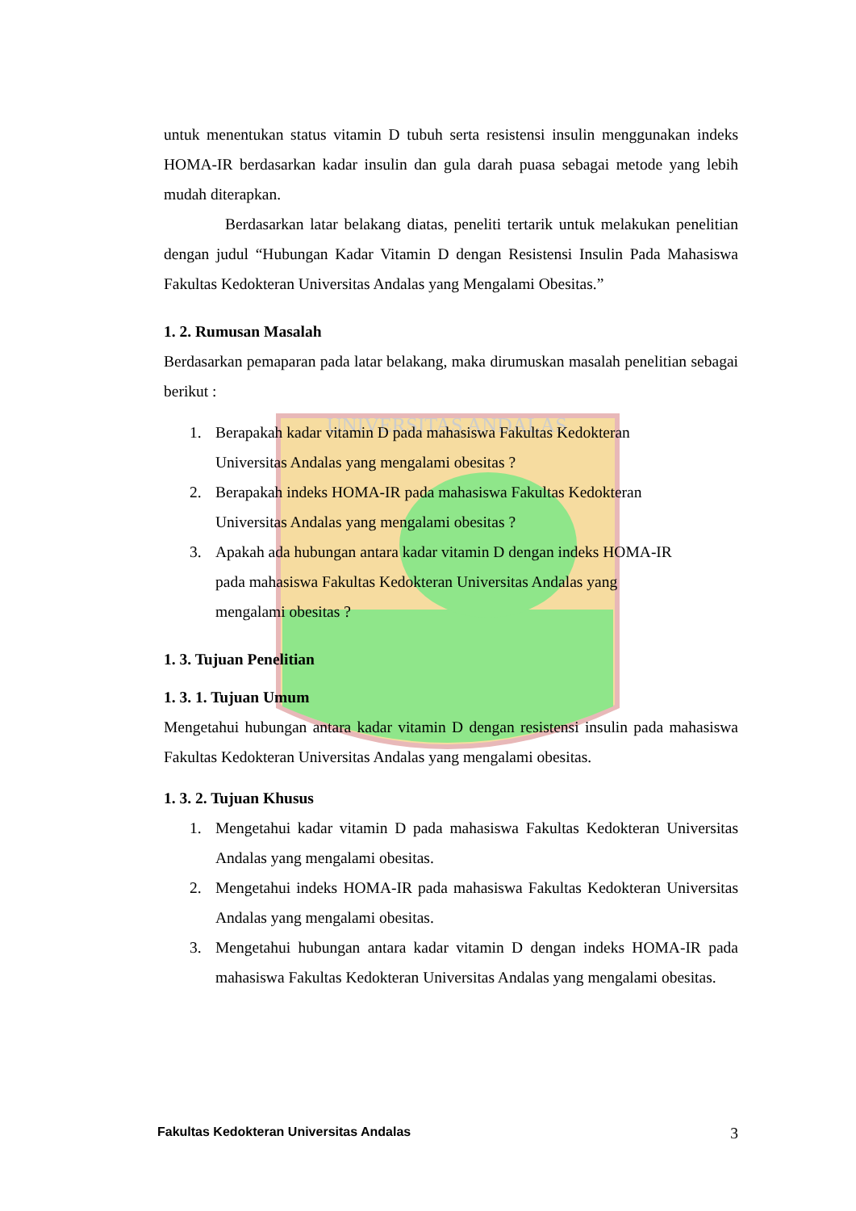UNIVERSITAS ANDALAS
untuk menentukan status vitamin D tubuh serta resistensi insulin menggunakan indeks HOMA-IR berdasarkan kadar insulin dan gula darah puasa sebagai metode yang lebih mudah diterapkan.
Berdasarkan latar belakang diatas, peneliti tertarik untuk melakukan penelitian dengan judul “Hubungan Kadar Vitamin D dengan Resistensi Insulin Pada Mahasiswa Fakultas Kedokteran Universitas Andalas yang Mengalami Obesitas.”
1. 2. Rumusan Masalah
Berdasarkan pemaparan pada latar belakang, maka dirumuskan masalah penelitian sebagai berikut :
1. Berapakah kadar vitamin D pada mahasiswa Fakultas Kedokteran
Universitas Andalas yang mengalami obesitas ?
2. Berapakah indeks HOMA-IR pada mahasiswa Fakultas Kedokteran
Universitas Andalas yang mengalami obesitas ?
3. Apakah ada hubungan antara kadar vitamin D dengan indeks HOMA-IR
pada mahasiswa Fakultas Kedokteran Universitas Andalas yang
mengalami obesitas ?
1. 3. Tujuan Penelitian
1. 3. 1. Tujuan Umum
Mengetahui hubungan antara kadar vitamin D dengan resistensi insulin pada mahasiswa Fakultas Kedokteran Universitas Andalas yang mengalami obesitas.
1. 3. 2. Tujuan Khusus
1. Mengetahui kadar vitamin D pada mahasiswa Fakultas Kedokteran Universitas Andalas yang mengalami obesitas.
2. Mengetahui indeks HOMA-IR pada mahasiswa Fakultas Kedokteran Universitas Andalas yang mengalami obesitas.
3. Mengetahui hubungan antara kadar vitamin D dengan indeks HOMA-IR pada mahasiswa Fakultas Kedokteran Universitas Andalas yang mengalami obesitas.
Fakultas Kedokteran Universitas Andalas 3